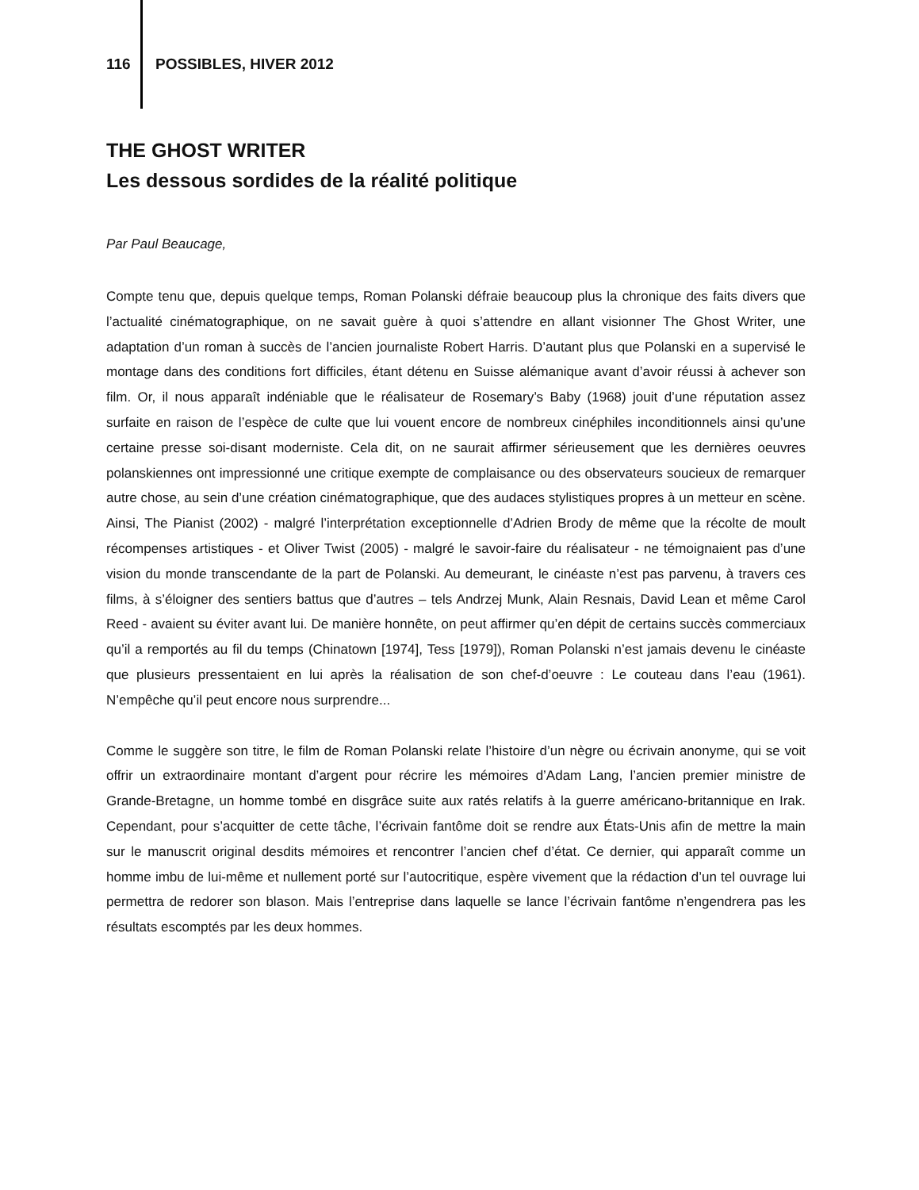116 POSSIBLES, HIVER 2012
THE GHOST WRITER
Les dessous sordides de la réalité politique
Par Paul Beaucage,
Compte tenu que, depuis quelque temps, Roman Polanski défraie beaucoup plus la chronique des faits divers que l’actualité cinématographique, on ne savait guère à quoi s’attendre en allant visionner The Ghost Writer, une adaptation d’un roman à succès de l’ancien journaliste Robert Harris. D’autant plus que Polanski en a supervisé le montage dans des conditions fort difficiles, étant détenu en Suisse alémanique avant d’avoir réussi à achever son film. Or, il nous apparaît indéniable que le réalisateur de Rosemary’s Baby (1968) jouit d’une réputation assez surfaite en raison de l’espèce de culte que lui vouent encore de nombreux cinéphiles inconditionnels ainsi qu’une certaine presse soi-disant moderniste. Cela dit, on ne saurait affirmer sérieusement que les dernières oeuvres polanskiennes ont impressionné une critique exempte de complaisance ou des observateurs soucieux de remarquer autre chose, au sein d’une création cinématographique, que des audaces stylistiques propres à un metteur en scène. Ainsi, The Pianist (2002) - malgré l’interprétation exceptionnelle d’Adrien Brody de même que la récolte de moult récompenses artistiques - et Oliver Twist (2005) - malgré le savoir-faire du réalisateur - ne témoignaient pas d’une vision du monde transcendante de la part de Polanski. Au demeurant, le cinéaste n’est pas parvenu, à travers ces films, à s’éloigner des sentiers battus que d’autres – tels Andrzej Munk, Alain Resnais, David Lean et même Carol Reed - avaient su éviter avant lui. De manière honnête, on peut affirmer qu’en dépit de certains succès commerciaux qu’il a remportés au fil du temps (Chinatown [1974], Tess [1979]), Roman Polanski n’est jamais devenu le cinéaste que plusieurs pressentaient en lui après la réalisation de son chef-d’oeuvre : Le couteau dans l’eau (1961). N’empêche qu’il peut encore nous surprendre...
Comme le suggère son titre, le film de Roman Polanski relate l’histoire d’un nègre ou écrivain anonyme, qui se voit offrir un extraordinaire montant d’argent pour récrire les mémoires d’Adam Lang, l’ancien premier ministre de Grande-Bretagne, un homme tombé en disgrâce suite aux ratés relatifs à la guerre américano-britannique en Irak. Cependant, pour s’acquitter de cette tâche, l’écrivain fantôme doit se rendre aux États-Unis afin de mettre la main sur le manuscrit original desdits mémoires et rencontrer l’ancien chef d’état. Ce dernier, qui apparaît comme un homme imbu de lui-même et nullement porté sur l’autocritique, espère vivement que la rédaction d’un tel ouvrage lui permettra de redorer son blason. Mais l’entreprise dans laquelle se lance l’écrivain fantôme n’engendrera pas les résultats escomptés par les deux hommes.